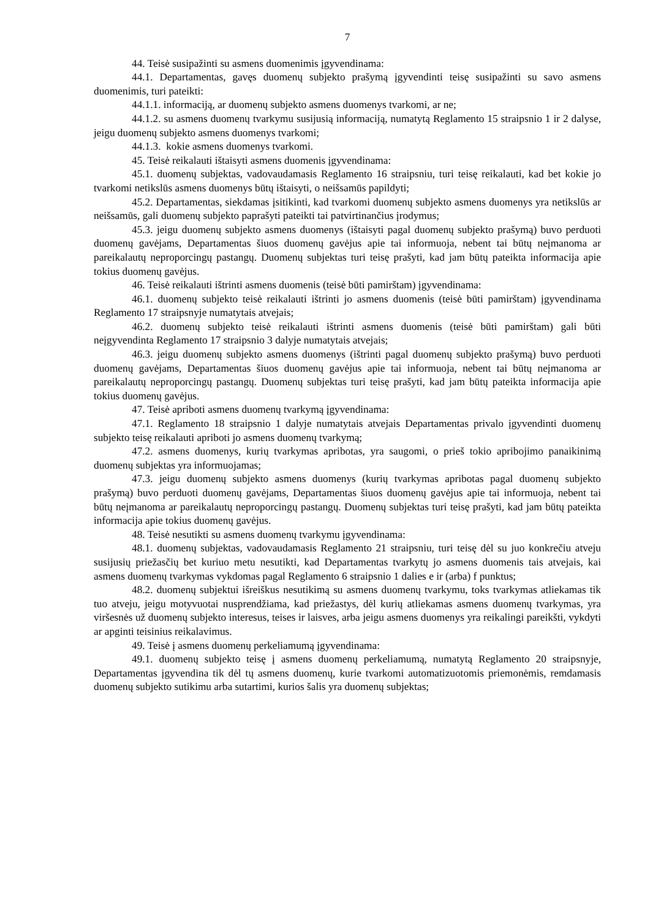7
44. Teisė susipažinti su asmens duomenimis įgyvendinama:
44.1. Departamentas, gavęs duomenų subjekto prašymą įgyvendinti teisę susipažinti su savo asmens duomenimis, turi pateikti:
44.1.1. informaciją, ar duomenų subjekto asmens duomenys tvarkomi, ar ne;
44.1.2. su asmens duomenų tvarkymu susijusią informaciją, numatytą Reglamento 15 straipsnio 1 ir 2 dalyse, jeigu duomenų subjekto asmens duomenys tvarkomi;
44.1.3. kokie asmens duomenys tvarkomi.
45. Teisė reikalauti ištaisyti asmens duomenis įgyvendinama:
45.1. duomenų subjektas, vadovaudamasis Reglamento 16 straipsniu, turi teisę reikalauti, kad bet kokie jo tvarkomi netikslūs asmens duomenys būtų ištaisyti, o neišsamūs papildyti;
45.2. Departamentas, siekdamas įsitikinti, kad tvarkomi duomenų subjekto asmens duomenys yra netikslūs ar neišsamūs, gali duomenų subjekto paprašyti pateikti tai patvirtinančius įrodymus;
45.3. jeigu duomenų subjekto asmens duomenys (ištaisyti pagal duomenų subjekto prašymą) buvo perduoti duomenų gavėjams, Departamentas šiuos duomenų gavėjus apie tai informuoja, nebent tai būtų neįmanoma ar pareikalautų neproporcingų pastangų. Duomenų subjektas turi teisę prašyti, kad jam būtų pateikta informacija apie tokius duomenų gavėjus.
46. Teisė reikalauti ištrinti asmens duomenis (teisė būti pamirštam) įgyvendinama:
46.1. duomenų subjekto teisė reikalauti ištrinti jo asmens duomenis (teisė būti pamirštam) įgyvendinama Reglamento 17 straipsnyje numatytais atvejais;
46.2. duomenų subjekto teisė reikalauti ištrinti asmens duomenis (teisė būti pamirštam) gali būti neįgyvendinta Reglamento 17 straipsnio 3 dalyje numatytais atvejais;
46.3. jeigu duomenų subjekto asmens duomenys (ištrinti pagal duomenų subjekto prašymą) buvo perduoti duomenų gavėjams, Departamentas šiuos duomenų gavėjus apie tai informuoja, nebent tai būtų neįmanoma ar pareikalautų neproporcingų pastangų. Duomenų subjektas turi teisę prašyti, kad jam būtų pateikta informacija apie tokius duomenų gavėjus.
47. Teisė apriboti asmens duomenų tvarkymą įgyvendinama:
47.1. Reglamento 18 straipsnio 1 dalyje numatytais atvejais Departamentas privalo įgyvendinti duomenų subjekto teisę reikalauti apriboti jo asmens duomenų tvarkymą;
47.2. asmens duomenys, kurių tvarkymas apribotas, yra saugomi, o prieš tokio apribojimo panaikinimą duomenų subjektas yra informuojamas;
47.3. jeigu duomenų subjekto asmens duomenys (kurių tvarkymas apribotas pagal duomenų subjekto prašymą) buvo perduoti duomenų gavėjams, Departamentas šiuos duomenų gavėjus apie tai informuoja, nebent tai būtų neįmanoma ar pareikalautų neproporcingų pastangų. Duomenų subjektas turi teisę prašyti, kad jam būtų pateikta informacija apie tokius duomenų gavėjus.
48. Teisė nesutikti su asmens duomenų tvarkymu įgyvendinama:
48.1. duomenų subjektas, vadovaudamasis Reglamento 21 straipsniu, turi teisę dėl su juo konkrečiu atveju susijusių priežasčių bet kuriuo metu nesutikti, kad Departamentas tvarkytų jo asmens duomenis tais atvejais, kai asmens duomenų tvarkymas vykdomas pagal Reglamento 6 straipsnio 1 dalies e ir (arba) f punktus;
48.2. duomenų subjektui išreiškus nesutikimą su asmens duomenų tvarkymu, toks tvarkymas atliekamas tik tuo atveju, jeigu motyvuotai nusprendžiama, kad priežastys, dėl kurių atliekamas asmens duomenų tvarkymas, yra viršesnės už duomenų subjekto interesus, teises ir laisves, arba jeigu asmens duomenys yra reikalingi pareikšti, vykdyti ar apginti teisinius reikalavimus.
49. Teisė į asmens duomenų perkeliamumą įgyvendinama:
49.1. duomenų subjekto teisę į asmens duomenų perkeliamumą, numatytą Reglamento 20 straipsnyje, Departamentas įgyvendina tik dėl tų asmens duomenų, kurie tvarkomi automatizuotomis priemonėmis, remdamasis duomenų subjekto sutikimu arba sutartimi, kurios šalis yra duomenų subjektas;